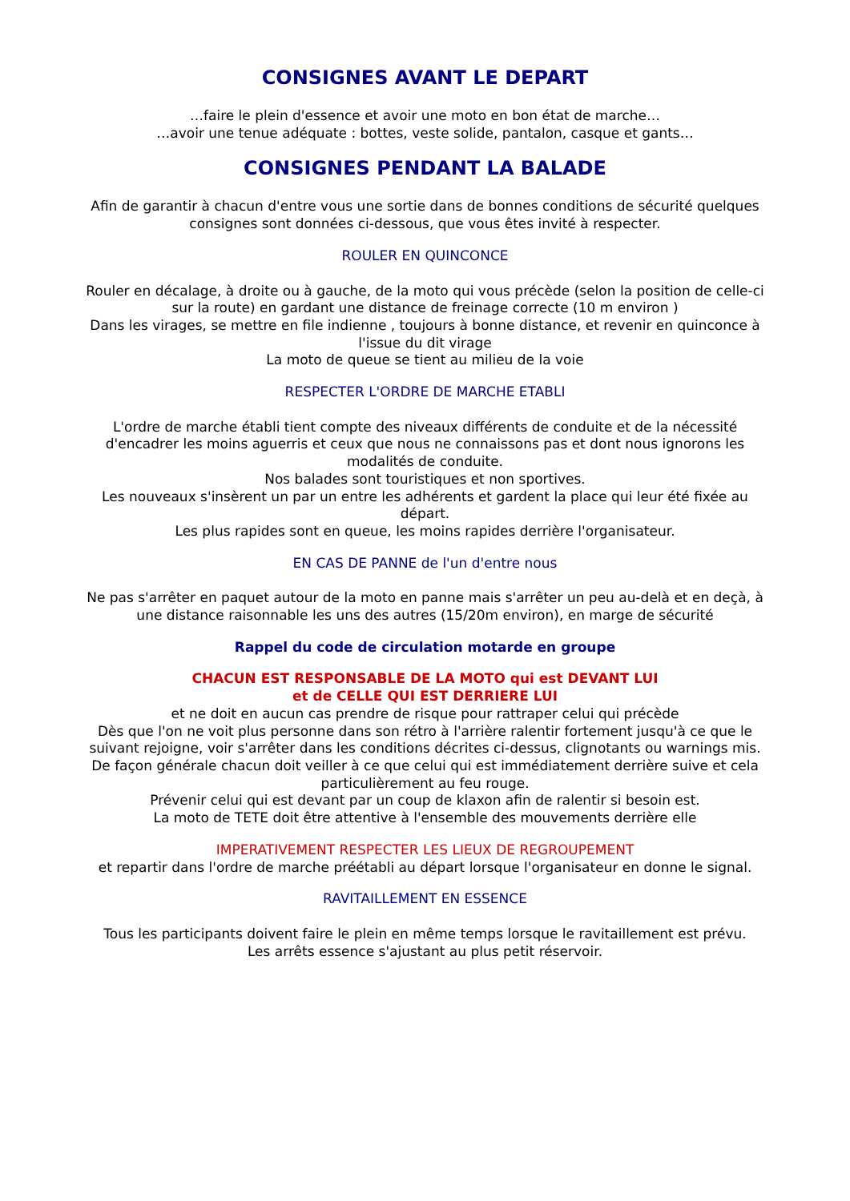CONSIGNES AVANT LE DEPART
…faire le plein d'essence et avoir une moto en bon état de marche…
…avoir une tenue adéquate : bottes, veste solide, pantalon, casque et gants…
CONSIGNES PENDANT LA BALADE
Afin de garantir à chacun d'entre vous une sortie dans de bonnes conditions de sécurité quelques consignes sont données ci-dessous, que vous êtes invité à respecter.
ROULER EN QUINCONCE
Rouler en décalage, à droite ou à gauche, de la moto qui vous précède (selon la position de celle-ci sur la route) en gardant une distance de freinage correcte (10 m environ )
Dans les virages, se mettre en file indienne , toujours à bonne distance, et revenir en quinconce à l'issue du dit virage
La moto de queue se tient au milieu de la voie
RESPECTER L'ORDRE DE MARCHE ETABLI
L'ordre de marche établi tient compte des niveaux différents de conduite et de la nécessité d'encadrer les moins aguerris et ceux que nous ne connaissons pas et dont nous ignorons les modalités de conduite.
Nos balades sont touristiques et non sportives.
Les nouveaux s'insèrent un par un entre les adhérents et gardent la place qui leur été fixée au départ.
Les plus rapides sont en queue, les moins rapides derrière l'organisateur.
EN CAS DE PANNE de l'un d'entre nous
Ne pas s'arrêter en paquet autour de la moto en panne mais s'arrêter un peu au-delà et en deçà, à une distance raisonnable les uns des autres (15/20m environ), en marge de sécurité
Rappel du code de circulation motarde en groupe
CHACUN EST RESPONSABLE DE LA MOTO qui est DEVANT LUI
et de CELLE QUI EST DERRIERE LUI
et ne doit en aucun cas prendre de risque pour rattraper celui qui précède
Dès que l'on ne voit plus personne dans son rétro à l'arrière ralentir fortement jusqu'à ce que le suivant rejoigne, voir s'arrêter dans les conditions décrites ci-dessus, clignotants ou warnings mis.
De façon générale chacun doit veiller à ce que celui qui est immédiatement derrière suive et cela particulièrement au feu rouge.
Prévenir celui qui est devant par un coup de klaxon afin de ralentir si besoin est.
La moto de TETE doit être attentive à l'ensemble des mouvements derrière elle
IMPERATIVEMENT RESPECTER LES LIEUX DE REGROUPEMENT
et repartir dans l'ordre de marche préétabli au départ lorsque l'organisateur en donne le signal.
RAVITAILLEMENT EN ESSENCE
Tous les participants doivent faire le plein en même temps lorsque le ravitaillement est prévu.
Les arrêts essence s'ajustant au plus petit réservoir.